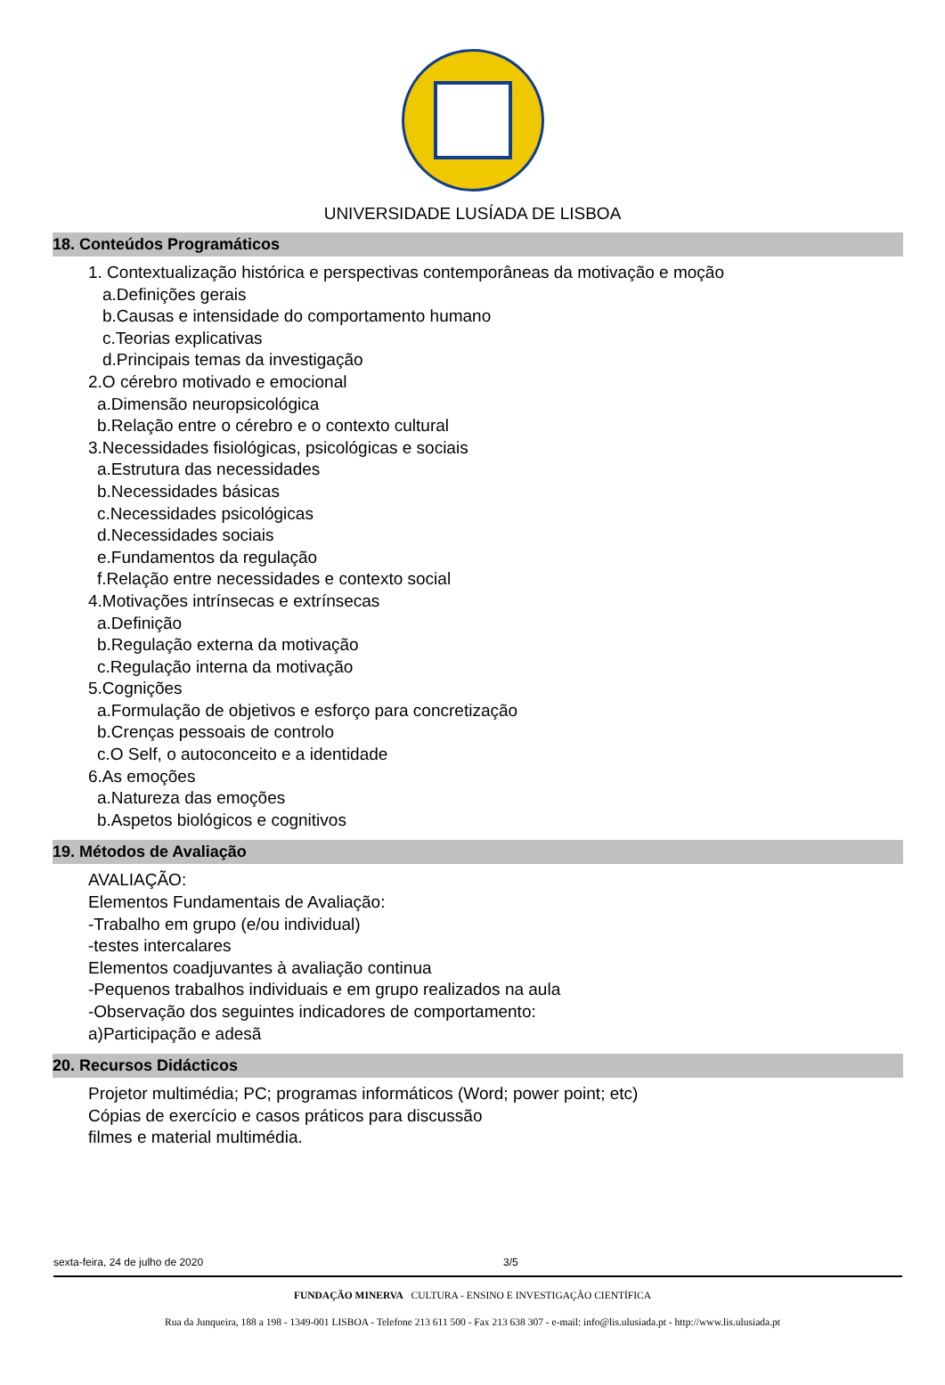UNIVERSIDADE LUSÍADA DE LISBOA
18. Conteúdos Programáticos
1. Contextualização histórica e perspectivas contemporâneas da motivação e moção
a.Definições gerais
b.Causas e intensidade do comportamento humano
c.Teorias explicativas
d.Principais temas da investigação
2.O cérebro motivado e emocional
a.Dimensão neuropsicológica
b.Relação entre o cérebro e o contexto cultural
3.Necessidades fisiológicas, psicológicas e sociais
a.Estrutura das necessidades
b.Necessidades básicas
c.Necessidades psicológicas
d.Necessidades sociais
e.Fundamentos da regulação
f.Relação entre necessidades e contexto social
4.Motivações intrínsecas e extrínsecas
a.Definição
b.Regulação externa da motivação
c.Regulação interna da motivação
5.Cognições
a.Formulação de objetivos e esforço para concretização
b.Crenças pessoais de controlo
c.O Self, o autoconceito e a identidade
6.As emoções
a.Natureza das emoções
b.Aspetos biológicos e cognitivos
19. Métodos de Avaliação
AVALIAÇÃO:
Elementos Fundamentais de Avaliação:
-Trabalho em grupo (e/ou individual)
-testes intercalares
Elementos coadjuvantes à avaliação continua
-Pequenos trabalhos individuais e em grupo realizados na aula
-Observação dos seguintes indicadores de comportamento:
a)Participação e adesã
20. Recursos Didácticos
Projetor multimédia; PC; programas informáticos (Word; power point; etc)
Cópias de exercício e casos práticos para discussão
filmes e material multimédia.
sexta-feira, 24 de julho de 2020 3/5
FUNDAÇÃO MINERVA CULTURA - ENSINO E INVESTIGAÇÃO CIENTÍFICA
Rua da Junqueira, 188 a 198 - 1349-001 LISBOA - Telefone 213 611 500 - Fax 213 638 307 - e-mail: info@lis.ulusiada.pt - http://www.lis.ulusiada.pt